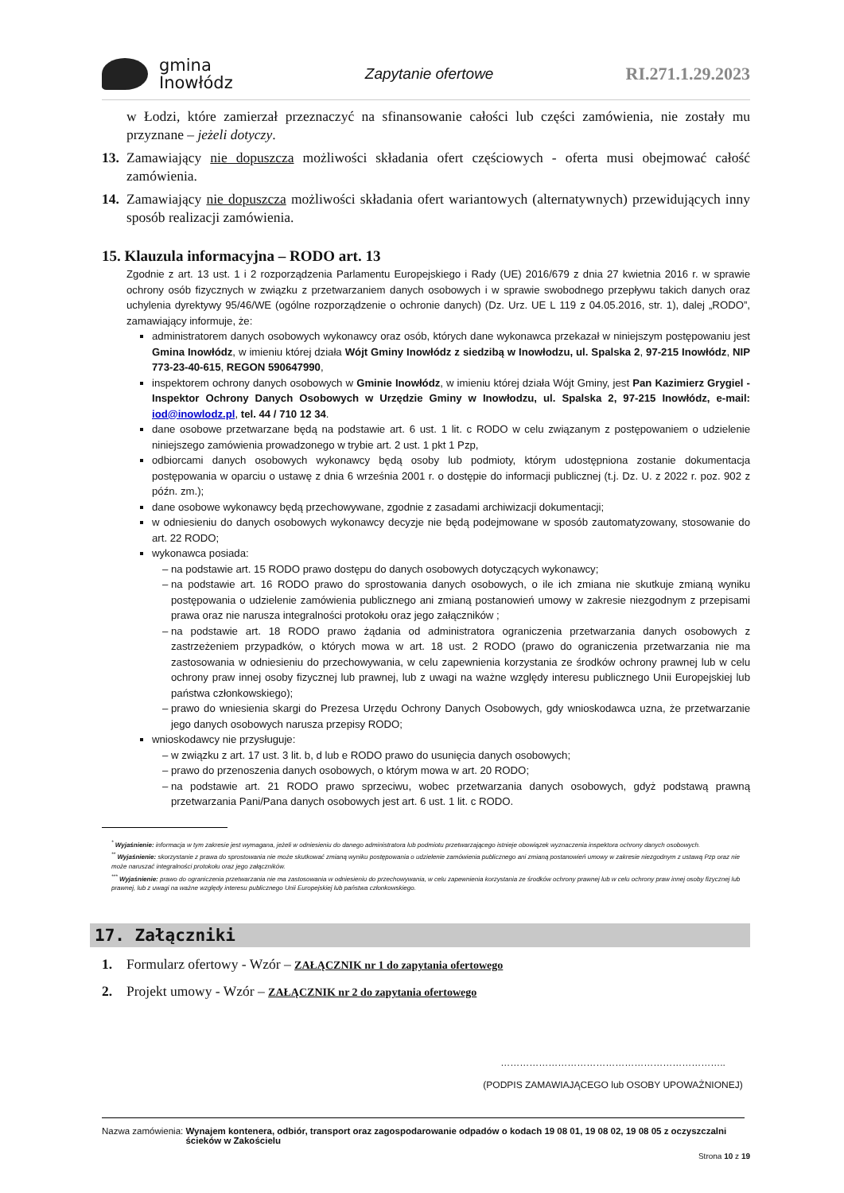gmina
Inowłódz
Zapytanie ofertowe
RI.271.1.29.2023
w Łodzi, które zamierzał przeznaczyć na sfinansowanie całości lub części zamówienia, nie zostały mu przyznane – jeżeli dotyczy.
13. Zamawiający nie dopuszcza możliwości składania ofert częściowych - oferta musi obejmować całość zamówienia.
14. Zamawiający nie dopuszcza możliwości składania ofert wariantowych (alternatywnych) przewidujących inny sposób realizacji zamówienia.
15. Klauzula informacyjna – RODO art. 13
Zgodnie z art. 13 ust. 1 i 2 rozporządzenia Parlamentu Europejskiego i Rady (UE) 2016/679 z dnia 27 kwietnia 2016 r. w sprawie ochrony osób fizycznych w związku z przetwarzaniem danych osobowych i w sprawie swobodnego przepływu takich danych oraz uchylenia dyrektywy 95/46/WE (ogólne rozporządzenie o ochronie danych) (Dz. Urz. UE L 119 z 04.05.2016, str. 1), dalej „RODO”, zamawiający informuje, że:
administratorem danych osobowych wykonawcy oraz osób, których dane wykonawca przekazał w niniejszym postępowaniu jest Gmina Inowłódz, w imieniu której działa Wójt Gminy Inowłódz z siedzibą w Inowłodzu, ul. Spalska 2, 97-215 Inowłódz, NIP 773-23-40-615, REGON 590647990,
inspektorem ochrony danych osobowych w Gminie Inowłódz, w imieniu której działa Wójt Gminy, jest Pan Kazimierz Grygiel - Inspektor Ochrony Danych Osobowych w Urzędzie Gminy w Inowłodzu, ul. Spalska 2, 97-215 Inowłódz, e-mail: iod@inowlodz.pl, tel. 44 / 710 12 34.
dane osobowe przetwarzane będą na podstawie art. 6 ust. 1 lit. c RODO w celu związanym z postępowaniem o udzielenie niniejszego zamówienia prowadzonego w trybie art. 2 ust. 1 pkt 1 Pzp,
odbiorcami danych osobowych wykonawcy będą osoby lub podmioty, którym udostępniona zostanie dokumentacja postępowania w oparciu o ustawę z dnia 6 września 2001 r. o dostępie do informacji publicznej (t.j. Dz. U. z 2022 r. poz. 902 z późn. zm.);
dane osobowe wykonawcy będą przechowywane, zgodnie z zasadami archiwizacji dokumentacji;
w odniesieniu do danych osobowych wykonawcy decyzje nie będą podejmowane w sposób zautomatyzowany, stosowanie do art. 22 RODO;
wykonawca posiada:
na podstawie art. 15 RODO prawo dostępu do danych osobowych dotyczących wykonawcy;
na podstawie art. 16 RODO prawo do sprostowania danych osobowych, o ile ich zmiana nie skutkuje zmianą wyniku postępowania o udzielenie zamówienia publicznego ani zmianą postanowień umowy w zakresie niezgodnym z przepisami prawa oraz nie narusza integralności protokołu oraz jego załączników ;
na podstawie art. 18 RODO prawo żądania od administratora ograniczenia przetwarzania danych osobowych z zastrzeżeniem przypadków, o których mowa w art. 18 ust. 2 RODO (prawo do ograniczenia przetwarzania nie ma zastosowania w odniesieniu do przechowywania, w celu zapewnienia korzystania ze środków ochrony prawnej lub w celu ochrony praw innej osoby fizycznej lub prawnej, lub z uwagi na ważne względy interesu publicznego Unii Europejskiej lub państwa członkowskiego);
prawo do wniesienia skargi do Prezesa Urzędu Ochrony Danych Osobowych, gdy wnioskodawca uzna, że przetwarzanie jego danych osobowych narusza przepisy RODO;
wnioskodawcy nie przysługuje:
w związku z art. 17 ust. 3 lit. b, d lub e RODO prawo do usunięcia danych osobowych;
prawo do przenoszenia danych osobowych, o którym mowa w art. 20 RODO;
na podstawie art. 21 RODO prawo sprzeciwu, wobec przetwarzania danych osobowych, gdyż podstawą prawną przetwarzania Pani/Pana danych osobowych jest art. 6 ust. 1 lit. c RODO.
<sup>*</sup> Wyjaśnienie: informacja w tym zakresie jest wymagana, jeżeli w odniesieniu do danego administratora lub podmiotu przetwarzającego istnieje obowiązek wyznaczenia inspektora ochrony danych osobowych.
<sup>**</sup> Wyjaśnienie: skorzystanie z prawa do sprostowania nie może skutkować zmianą wyniku postępowania o udzielenie zamówienia publicznego ani zmianą postanowień umowy w zakresie niezgodnym z ustawą Pzp oraz nie może naruszać integralności protokołu oraz jego załączników.
<sup>***</sup> Wyjaśnienie: prawo do ograniczenia przetwarzania nie ma zastosowania w odniesieniu do przechowywania, w celu zapewnienia korzystania ze środków ochrony prawnej lub w celu ochrony praw innej osoby fizycznej lub prawnej, lub z uwagi na ważne względy interesu publicznego Unii Europejskiej lub państwa członkowskiego.
17. Załączniki
1. Formularz ofertowy - Wzór – ZAŁĄCZNIK nr 1 do zapytania ofertowego
2. Projekt umowy - Wzór – ZAŁĄCZNIK nr 2 do zapytania ofertowego
……………………………………………………………..
(PODPIS ZAMAWIAJĄCEGO lub OSOBY UPOWAŻNIONEJ)
Nazwa zamówienia: Wynajem kontenera, odbiór, transport oraz zagospodarowanie odpadów o kodach 19 08 01, 19 08 02, 19 08 05 z oczyszczalni ścieków w Zakościelu
Strona 10 z 19